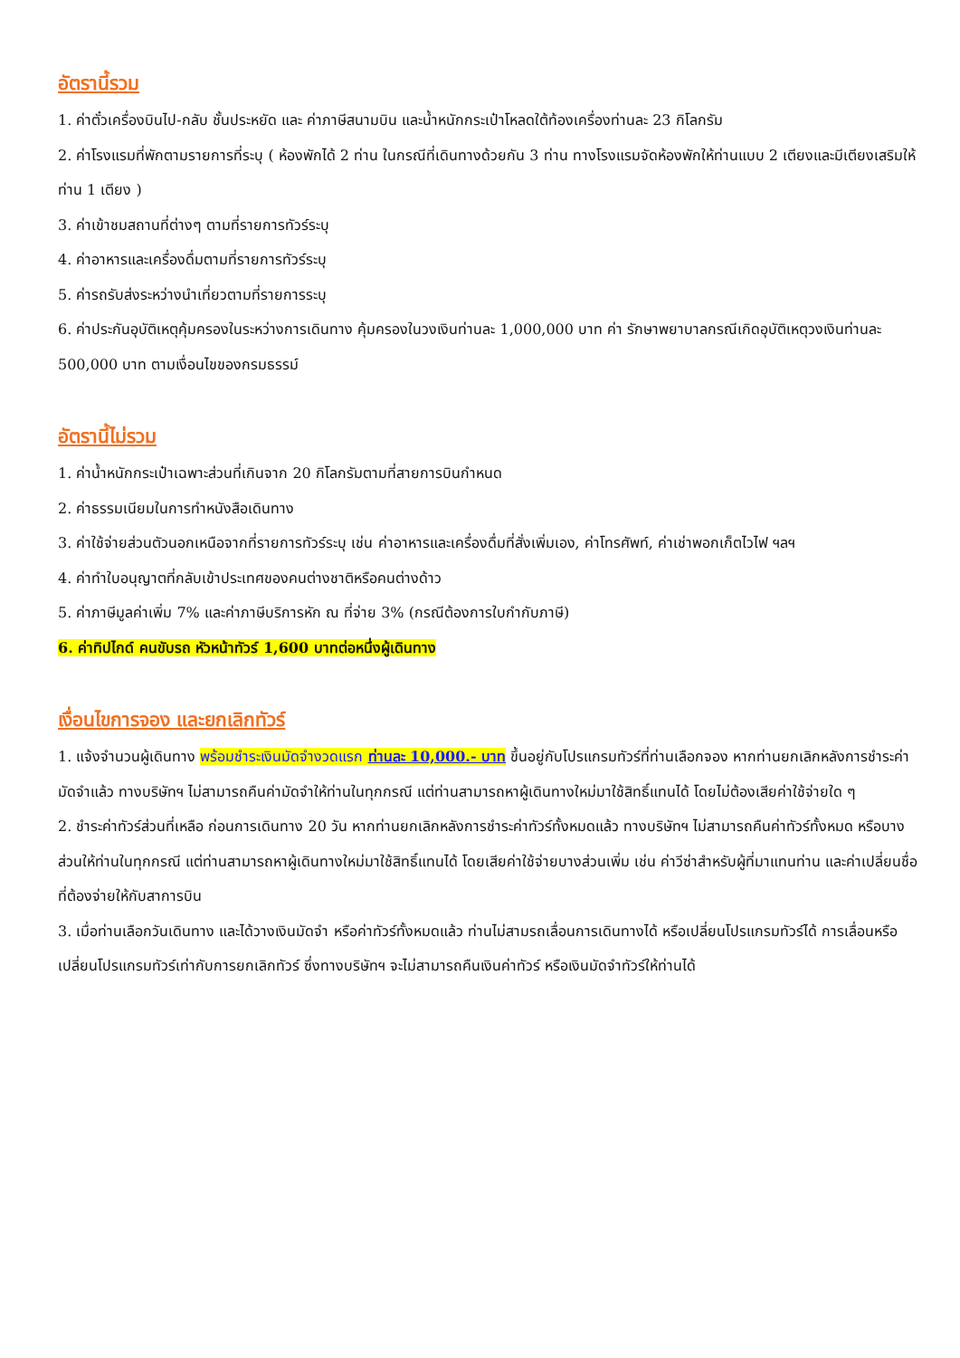อัตรานี้รวม
1. ค่าตั๋วเครื่องบินไป-กลับ ชั้นประหยัด และ ค่าภาษีสนามบิน และน้ำหนักกระเป๋าโหลดใต้ท้องเครื่องท่านละ 23 กิโลกรัม
2. ค่าโรงแรมที่พักตามรายการที่ระบุ ( ห้องพักได้ 2 ท่าน ในกรณีที่เดินทางด้วยกัน 3 ท่าน ทางโรงแรมจัดห้องพักให้ท่านแบบ 2 เตียงและมีเตียงเสริมให้ท่าน 1 เตียง )
3. ค่าเข้าชมสถานที่ต่างๆ ตามที่รายการทัวร์ระบุ
4. ค่าอาหารและเครื่องดื่มตามที่รายการทัวร์ระบุ
5. ค่ารถรับส่งระหว่างนำเที่ยวตามที่รายการระบุ
6. ค่าประกันอุบัติเหตุคุ้มครองในระหว่างการเดินทาง คุ้มครองในวงเงินท่านละ 1,000,000 บาท ค่า รักษาพยาบาลกรณีเกิดอุบัติเหตุวงเงินท่านละ 500,000 บาท ตามเงื่อนไขของกรมธรรม์
อัตรานี้ไม่รวม
1. ค่าน้ำหนักกระเป๋าเฉพาะส่วนที่เกินจาก 20 กิโลกรัมตามที่สายการบินกำหนด
2. ค่าธรรมเนียมในการทำหนังสือเดินทาง
3. ค่าใช้จ่ายส่วนตัวนอกเหนือจากที่รายการทัวร์ระบุ เช่น ค่าอาหารและเครื่องดื่มที่สั่งเพิ่มเอง, ค่าโทรศัพท์, ค่าเช่าพอกเก็ตไวไฟ ฯลฯ
4. ค่าทำใบอนุญาตที่กลับเข้าประเทศของคนต่างชาติหรือคนต่างด้าว
5. ค่าภาษีมูลค่าเพิ่ม 7% และค่าภาษีบริการหัก ณ ที่จ่าย 3% (กรณีต้องการใบกำกับภาษี)
6. ค่าทิปไกด์ คนขับรถ หัวหน้าทัวร์ 1,600 บาทต่อหนึ่งผู้เดินทาง
เงื่อนไขการจอง และยกเลิกทัวร์
1. แจ้งจำนวนผู้เดินทาง พร้อมชำระเงินมัดจำงวดแรก ท่านละ 10,000.- บาท ขึ้นอยู่กับโปรแกรมทัวร์ที่ท่านเลือกจอง หากท่านยกเลิกหลังการชำระค่ามัดจำแล้ว ทางบริษัทฯ ไม่สามารถคืนค่ามัดจำให้ท่านในทุกกรณี แต่ท่านสามารถหาผู้เดินทางใหม่มาใช้สิทธิ์แทนได้ โดยไม่ต้องเสียค่าใช้จ่ายใด ๆ
2. ชำระค่าทัวร์ส่วนที่เหลือ ก่อนการเดินทาง 20 วัน หากท่านยกเลิกหลังการชำระค่าทัวร์ทั้งหมดแล้ว ทางบริษัทฯ ไม่สามารถคืนค่าทัวร์ทั้งหมด หรือบางส่วนให้ท่านในทุกกรณี แต่ท่านสามารถหาผู้เดินทางใหม่มาใช้สิทธิ์แทนได้ โดยเสียค่าใช้จ่ายบางส่วนเพิ่ม เช่น ค่าวีซ่าสำหรับผู้ที่มาแทนท่าน และค่าเปลี่ยนชื่อที่ต้องจ่ายให้กับสาการบิน
3. เมื่อท่านเลือกวันเดินทาง และได้วางเงินมัดจำ หรือค่าทัวร์ทั้งหมดแล้ว ท่านไม่สามรถเลื่อนการเดินทางได้ หรือเปลี่ยนโปรแกรมทัวร์ได้ การเลื่อนหรือเปลี่ยนโปรแกรมทัวร์เท่ากับการยกเลิกทัวร์ ซึ่งทางบริษัทฯ จะไม่สามารถคืนเงินค่าทัวร์ หรือเงินมัดจำทัวร์ให้ท่านได้